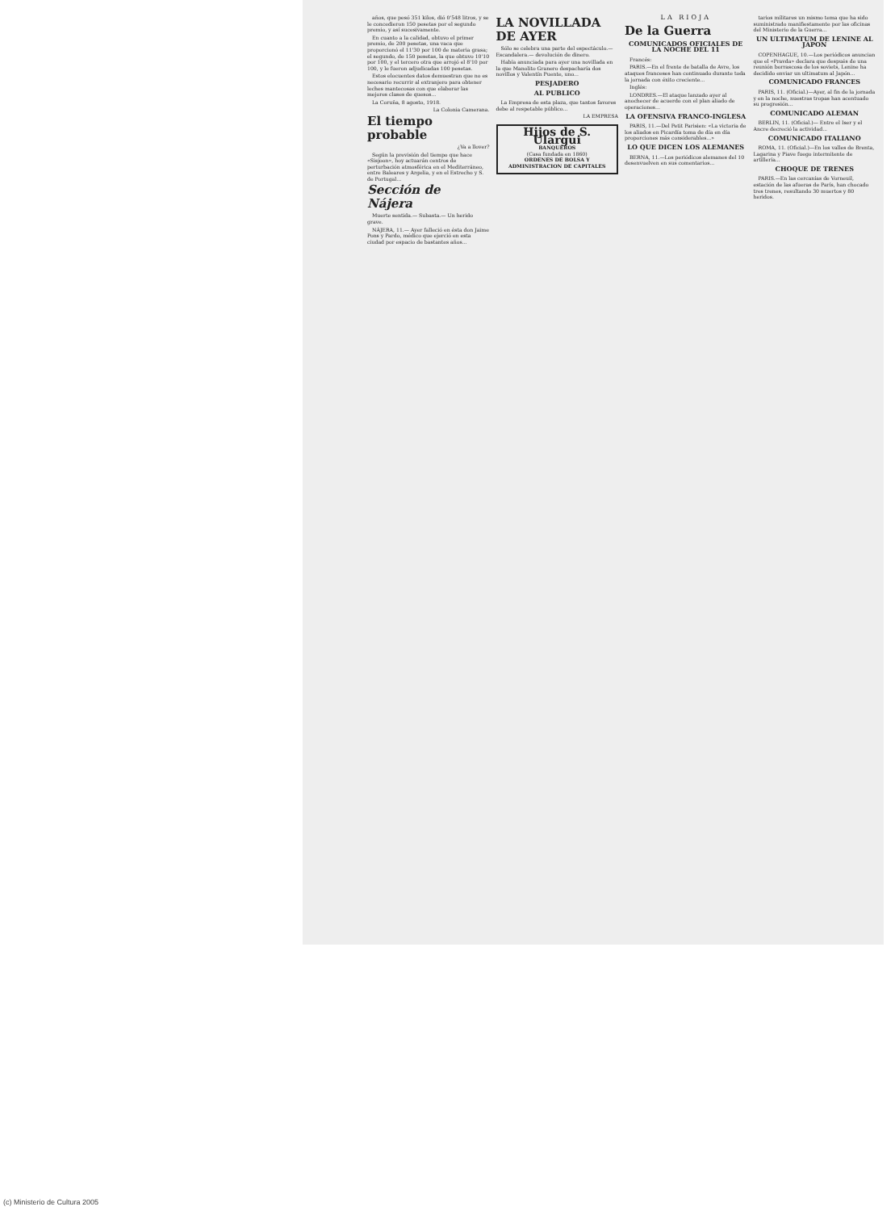años, que pesó 351 kilos, dió 0'548 litros, y se le concedieron 150 pesetas por el segundo premio, y así sucesivamente.
En cuanto a la calidad, obtuvo el primer premio, de 200 pesetas, una vaca que proporcionó el 11'30 por 100 de materia grasa; el segundo, de 150 pesetas, la que obtuvo 10'10 por 100, y el tercero otra que arrojó el 8'10 por 100, y le fueron adjudicadas 100 pesetas.
Estos elocuentes datos demuestran que no es necesario recurrir al extranjero para obtener leches mantecosas con que elaborar las mejores clases de quesos...
La Coruña, 8 agosto, 1918.
La Colonia Camerana.
El tiempo probable
¿Va a llover?
Según la previsión del tiempo que hace «Sisjoon», hoy actuarán centros de perturbación atmosférica en el Mediterráneo, entre Baleares y Argelia, y en el Estrecho y S. de Portugal...
Sección de Nájera
Muerte sentida.— Subasta.— Un herido grave.
NÁJERA, 11.— Ayer falleció en ésta don Jaime Pons y Pardo, médico que ejerció en esta ciudad por espacio de bastantes años...
LA NOVILLADA DE AYER
Sólo se celebra una parte del espectáculo.—Escandalera.— devolución de dinero.
Había anunciada para ayer una novillada en la que Manolito Granero despacharía dos novillos y Valentín Puente, uno...
PESJADERO
AL PUBLICO
La Empresa de esta plaza, que tantos favores debe al respetable público...
LA EMPRESA
Hijos de S. Ulargui
BANQUEROS
(Casa fundada en 1860)
ORDENES DE BOLSA Y ADMINISTRACION DE CAPITALES
LA RIOJA
De la Guerra
COMUNICADOS OFICIALES DE LA NOCHE DEL 11
Francés:
PARIS.—En el frente de batalla de Avre, los ataques franceses han continuado durante toda la jornada con éxito creciente...
Inglés:
LONDRES.—El ataque lanzado ayer al anochecer de acuerdo con el plan aliado de operaciones...
LA OFENSIVA FRANCO-INGLESA
PARIS, 11.—Del Petit Parisien: «La victoria de los aliados en Picardía toma de día en día proporciones más considerables...»
LO QUE DICEN LOS ALEMANES
BERNA, 11.—Los periódicos alemanes del 10 desenvuelven en sus comentarios...
tarios militares un mismo tema que ha sido suministrado manifiestamente por las oficinas del Ministerio de la Guerra...
UN ULTIMATUM DE LENINE AL JAPON
COPENHAGUE, 10.—Los periódicos anuncian que el «Pravda» declara que después de una reunión borrascosa de los soviets, Lenine ha decidido enviar un ultimatum al Japón...
COMUNICADO FRANCES
PARIS, 11. (Oficial.)—Ayer, al fin de la jornada y en la noche, nuestras tropas han acentuado su progresión...
COMUNICADO ALEMAN
BERLIN, 11. (Oficial.)— Entre el Iser y el Ancre decreció la actividad...
COMUNICADO ITALIANO
ROMA, 11. (Oficial.)—En los valles de Brenta, Lagarina y Piave fuego intermitente de artillería...
CHOQUE DE TRENES
PARIS.—En las cercanías de Vorneuil, estación de las afueras de París, han chocado tres trenes, resultando 30 muertos y 80 heridos.
(c) Ministerio de Cultura 2005